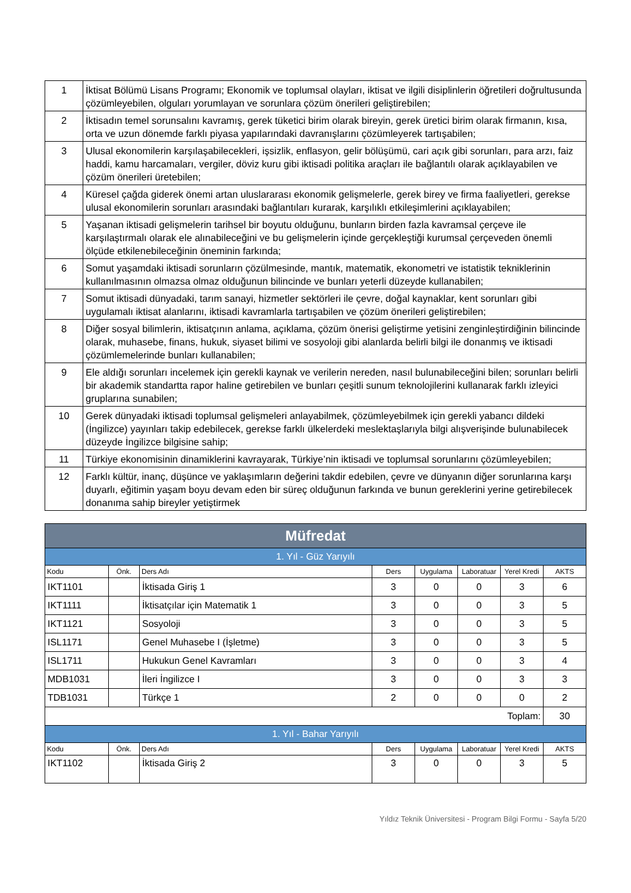| 1 | İktisat Bölümü Lisans Programı; Ekonomik ve toplumsal olayları, iktisat ve ilgili disiplinlerin öğretileri doğrultusunda çözümleyebilen, olguları yorumlayan ve sorunlara çözüm önerileri geliştirebilen; |
| 2 | İktisadın temel sorunsalını kavramış, gerek tüketici birim olarak bireyin, gerek üretici birim olarak firmanın, kısa, orta ve uzun dönemde farklı piyasa yapılarındaki davranışlarını çözümleyerek tartışabilen; |
| 3 | Ulusal ekonomilerin karşılaşabilecekleri, işsizlik, enflasyon, gelir bölüşümü, cari açık gibi sorunları, para arzı, faiz haddi, kamu harcamaları, vergiler, döviz kuru gibi iktisadi politika araçları ile bağlantılı olarak açıklayabilen ve çözüm önerileri üretebilen; |
| 4 | Küresel çağda giderek önemi artan uluslararası ekonomik gelişmelerle, gerek birey ve firma faaliyetleri, gerekse ulusal ekonomilerin sorunları arasındaki bağlantıları kurarak, karşılıklı etkileşimlerini açıklayabilen; |
| 5 | Yaşanan iktisadi gelişmelerin tarihsel bir boyutu olduğunu, bunların birden fazla kavramsal çerçeve ile karşılaştırmalı olarak ele alınabileceğini ve bu gelişmelerin içinde gerçekleştiği kurumsal çerçeveden önemli ölçüde etkilenebileceğinin öneminin farkında; |
| 6 | Somut yaşamdaki iktisadi sorunların çözülmesinde, mantık, matematik, ekonometri ve istatistik tekniklerinin kullanılmasının olmazsa olmaz olduğunun bilincinde ve bunları yeterli düzeyde kullanabilen; |
| 7 | Somut iktisadi dünyadaki, tarım sanayi, hizmetler sektörleri ile çevre, doğal kaynaklar, kent sorunları gibi uygulamalı iktisat alanlarını, iktisadi kavramlarla tartışabilen ve çözüm önerileri geliştirebilen; |
| 8 | Diğer sosyal bilimlerin, iktisatçının anlama, açıklama, çözüm önerisi geliştirme yetisini zenginleştirdiğinin bilincinde olarak, muhasebe, finans, hukuk, siyaset bilimi ve sosyoloji gibi alanlarda belirli bilgi ile donanmış ve iktisadi çözümlemelerinde bunları kullanabilen; |
| 9 | Ele aldığı sorunları incelemek için gerekli kaynak ve verilerin nereden, nasıl bulunabileceğini bilen; sorunları belirli bir akademik standartta rapor haline getirebilen ve bunları çeşitli sunum teknolojilerini kullanarak farklı izleyici gruplarına sunabilen; |
| 10 | Gerek dünyadaki iktisadi toplumsal gelişmeleri anlayabilmek, çözümleyebilmek için gerekli yabancı dildeki (İngilizce) yayınları takip edebilecek, gerekse farklı ülkelerdeki meslektaşlarıyla bilgi alışverişinde bulunabilecek düzeyde İngilizce bilgisine sahip; |
| 11 | Türkiye ekonomisinin dinamiklerini kavrayarak, Türkiye’nin iktisadi ve toplumsal sorunlarını çözümleyebilen; |
| 12 | Farklı kültür, inanç, düşünce ve yaklaşımların değerini takdir edebilen, çevre ve dünyanın diğer sorunlarına karşı duyarlı, eğitimin yaşam boyu devam eden bir süreç olduğunun farkında ve bunun gereklerini yerine getirebilecek donanıma sahip bireyler yetiştirmek |
| Müfredat | | | | | | | |
| --- | --- | --- | --- | --- | --- | --- | --- |
| 1. Yıl - Güz Yarıyılı | | | | | | | |
| Kodu | Önk. | Ders Adı | Ders | Uygulama | Laboratuar | Yerel Kredi | AKTS |
| IKT1101 | | İktisada Giriş 1 | 3 | 0 | 0 | 3 | 6 |
| IKT1111 | | İktisatçılar için Matematik 1 | 3 | 0 | 0 | 3 | 5 |
| IKT1121 | | Sosyoloji | 3 | 0 | 0 | 3 | 5 |
| ISL1171 | | Genel Muhasebe I (İşletme) | 3 | 0 | 0 | 3 | 5 |
| ISL1711 | | Hukukun Genel Kavramları | 3 | 0 | 0 | 3 | 4 |
| MDB1031 | | İleri İngilizce I | 3 | 0 | 0 | 3 | 3 |
| TDB1031 | | Türkçe 1 | 2 | 0 | 0 | 0 | 2 |
| Toplam: | | | | | | | 30 |
| 1. Yıl - Bahar Yarıyılı | | | | | | | |
| Kodu | Önk. | Ders Adı | Ders | Uygulama | Laboratuar | Yerel Kredi | AKTS |
| IKT1102 | | İktisada Giriş 2 | 3 | 0 | 0 | 3 | 5 |
Yıldız Teknik Üniversitesi - Program Bilgi Formu - Sayfa 5/20